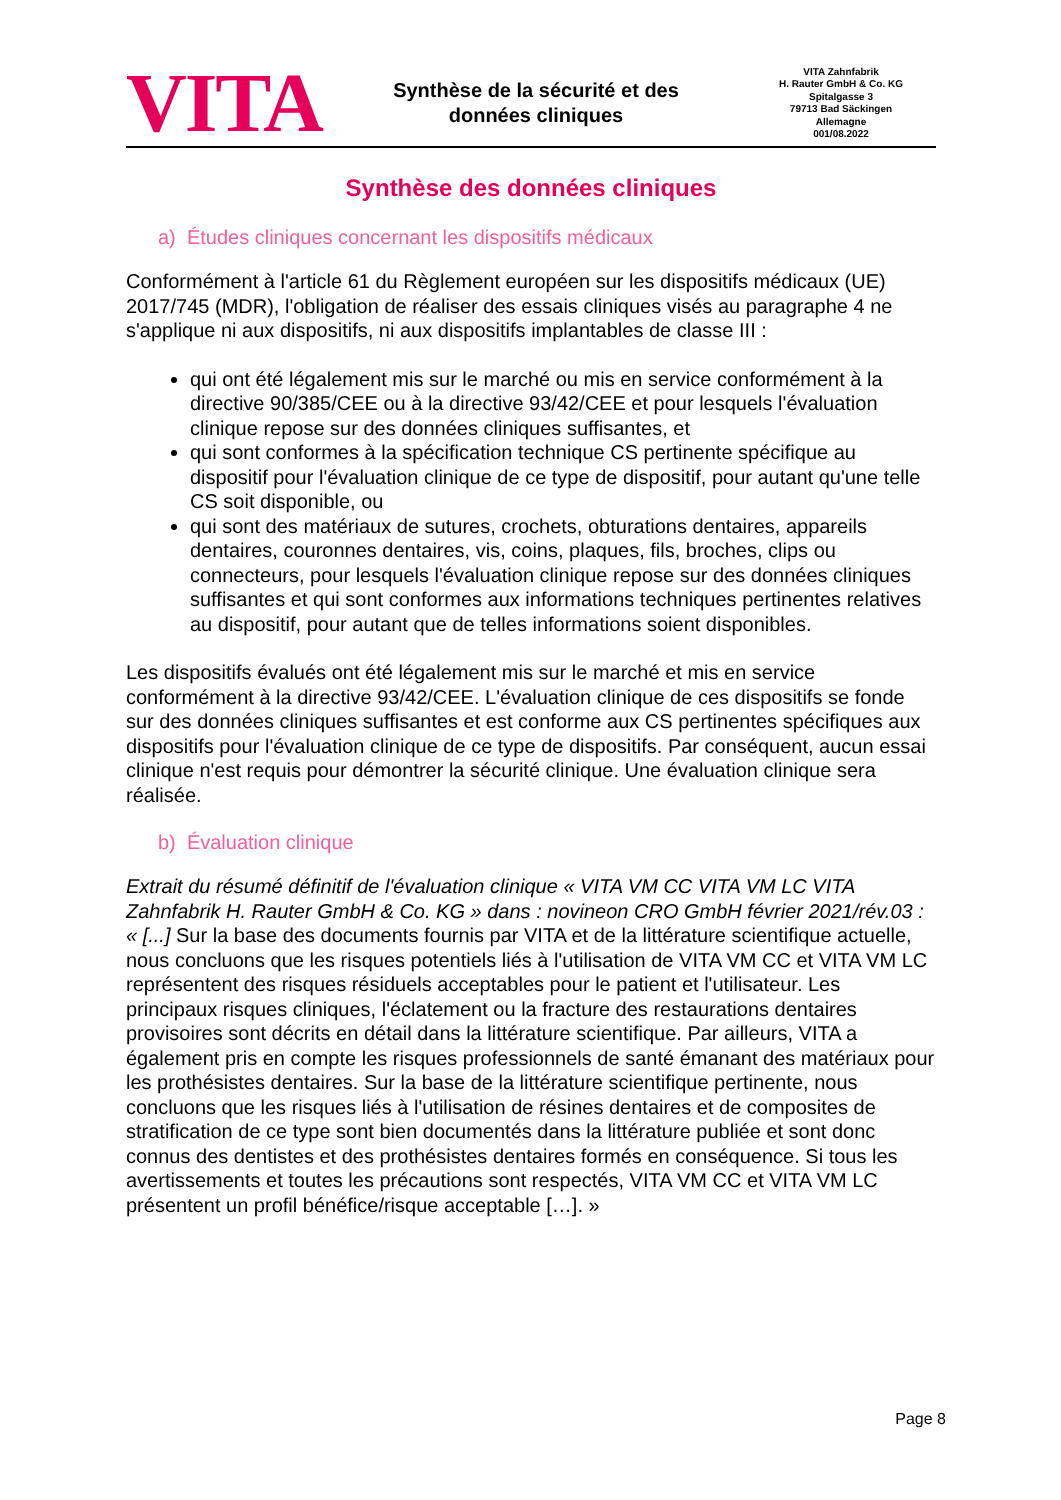VITA
Synthèse de la sécurité et des
données cliniques
VITA Zahnfabrik
H. Rauter GmbH & Co. KG
Spitalgasse 3
79713 Bad Säckingen
Allemagne
001/08.2022
Synthèse des données cliniques
a) Études cliniques concernant les dispositifs médicaux
Conformément à l'article 61 du Règlement européen sur les dispositifs médicaux (UE) 2017/745 (MDR), l'obligation de réaliser des essais cliniques visés au paragraphe 4 ne s'applique ni aux dispositifs, ni aux dispositifs implantables de classe III :
qui ont été légalement mis sur le marché ou mis en service conformément à la directive 90/385/CEE ou à la directive 93/42/CEE et pour lesquels l'évaluation clinique repose sur des données cliniques suffisantes, et
qui sont conformes à la spécification technique CS pertinente spécifique au dispositif pour l'évaluation clinique de ce type de dispositif, pour autant qu'une telle CS soit disponible, ou
qui sont des matériaux de sutures, crochets, obturations dentaires, appareils dentaires, couronnes dentaires, vis, coins, plaques, fils, broches, clips ou connecteurs, pour lesquels l'évaluation clinique repose sur des données cliniques suffisantes et qui sont conformes aux informations techniques pertinentes relatives au dispositif, pour autant que de telles informations soient disponibles.
Les dispositifs évalués ont été légalement mis sur le marché et mis en service conformément à la directive 93/42/CEE. L'évaluation clinique de ces dispositifs se fonde sur des données cliniques suffisantes et est conforme aux CS pertinentes spécifiques aux dispositifs pour l'évaluation clinique de ce type de dispositifs. Par conséquent, aucun essai clinique n'est requis pour démontrer la sécurité clinique. Une évaluation clinique sera réalisée.
b) Évaluation clinique
Extrait du résumé définitif de l'évaluation clinique « VITA VM CC VITA VM LC VITA Zahnfabrik H. Rauter GmbH & Co. KG » dans : novineon CRO GmbH février 2021/rév.03 : « [...] Sur la base des documents fournis par VITA et de la littérature scientifique actuelle, nous concluons que les risques potentiels liés à l'utilisation de VITA VM CC et VITA VM LC représentent des risques résiduels acceptables pour le patient et l'utilisateur. Les principaux risques cliniques, l'éclatement ou la fracture des restaurations dentaires provisoires sont décrits en détail dans la littérature scientifique. Par ailleurs, VITA a également pris en compte les risques professionnels de santé émanant des matériaux pour les prothésistes dentaires. Sur la base de la littérature scientifique pertinente, nous concluons que les risques liés à l'utilisation de résines dentaires et de composites de stratification de ce type sont bien documentés dans la littérature publiée et sont donc connus des dentistes et des prothésistes dentaires formés en conséquence. Si tous les avertissements et toutes les précautions sont respectés, VITA VM CC et VITA VM LC présentent un profil bénéfice/risque acceptable […]. »
Page 8